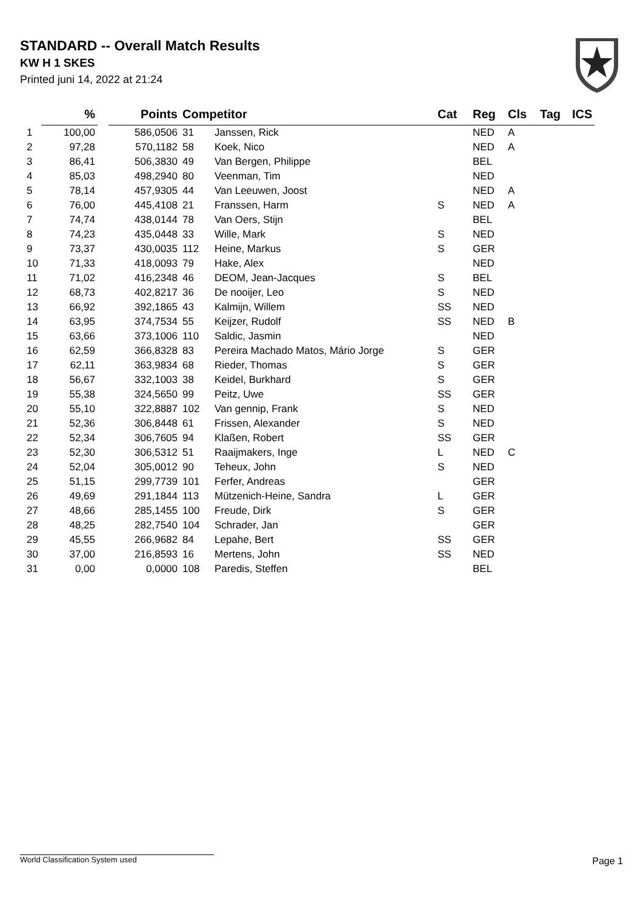STANDARD -- Overall Match Results
KW H 1 SKES
Printed juni 14, 2022 at 21:24
| | % | | Points | Competitor | | Cat | Reg | Cls | Tag | ICS |
| --- | --- | --- | --- | --- | --- | --- | --- | --- | --- | --- |
| 1 | 100,00 | | 586,0506 | 31 | Janssen, Rick | | NED | A | | |
| 2 | 97,28 | | 570,1182 | 58 | Koek, Nico | | NED | A | | |
| 3 | 86,41 | | 506,3830 | 49 | Van Bergen, Philippe | | BEL | | | |
| 4 | 85,03 | | 498,2940 | 80 | Veenman, Tim | | NED | | | |
| 5 | 78,14 | | 457,9305 | 44 | Van Leeuwen, Joost | | NED | A | | |
| 6 | 76,00 | | 445,4108 | 21 | Franssen, Harm | S | NED | A | | |
| 7 | 74,74 | | 438,0144 | 78 | Van Oers, Stijn | | BEL | | | |
| 8 | 74,23 | | 435,0448 | 33 | Wille, Mark | S | NED | | | |
| 9 | 73,37 | | 430,0035 | 112 | Heine, Markus | S | GER | | | |
| 10 | 71,33 | | 418,0093 | 79 | Hake, Alex | | NED | | | |
| 11 | 71,02 | | 416,2348 | 46 | DEOM, Jean-Jacques | S | BEL | | | |
| 12 | 68,73 | | 402,8217 | 36 | De nooijer, Leo | S | NED | | | |
| 13 | 66,92 | | 392,1865 | 43 | Kalmijn, Willem | SS | NED | | | |
| 14 | 63,95 | | 374,7534 | 55 | Keijzer, Rudolf | SS | NED | B | | |
| 15 | 63,66 | | 373,1006 | 110 | Saldic, Jasmin | | NED | | | |
| 16 | 62,59 | | 366,8328 | 83 | Pereira Machado Matos, Mário Jorge | S | GER | | | |
| 17 | 62,11 | | 363,9834 | 68 | Rieder, Thomas | S | GER | | | |
| 18 | 56,67 | | 332,1003 | 38 | Keidel, Burkhard | S | GER | | | |
| 19 | 55,38 | | 324,5650 | 99 | Peitz, Uwe | SS | GER | | | |
| 20 | 55,10 | | 322,8887 | 102 | Van gennip, Frank | S | NED | | | |
| 21 | 52,36 | | 306,8448 | 61 | Frissen, Alexander | S | NED | | | |
| 22 | 52,34 | | 306,7605 | 94 | Klaßen, Robert | SS | GER | | | |
| 23 | 52,30 | | 306,5312 | 51 | Raaijmakers, Inge | L | NED | C | | |
| 24 | 52,04 | | 305,0012 | 90 | Teheux, John | S | NED | | | |
| 25 | 51,15 | | 299,7739 | 101 | Ferfer, Andreas | | GER | | | |
| 26 | 49,69 | | 291,1844 | 113 | Mützenich-Heine, Sandra | L | GER | | | |
| 27 | 48,66 | | 285,1455 | 100 | Freude, Dirk | S | GER | | | |
| 28 | 48,25 | | 282,7540 | 104 | Schrader, Jan | | GER | | | |
| 29 | 45,55 | | 266,9682 | 84 | Lepahe, Bert | SS | GER | | | |
| 30 | 37,00 | | 216,8593 | 16 | Mertens, John | SS | NED | | | |
| 31 | 0,00 | | 0,0000 | 108 | Paredis, Steffen | | BEL | | | |
World Classification System used Page 1